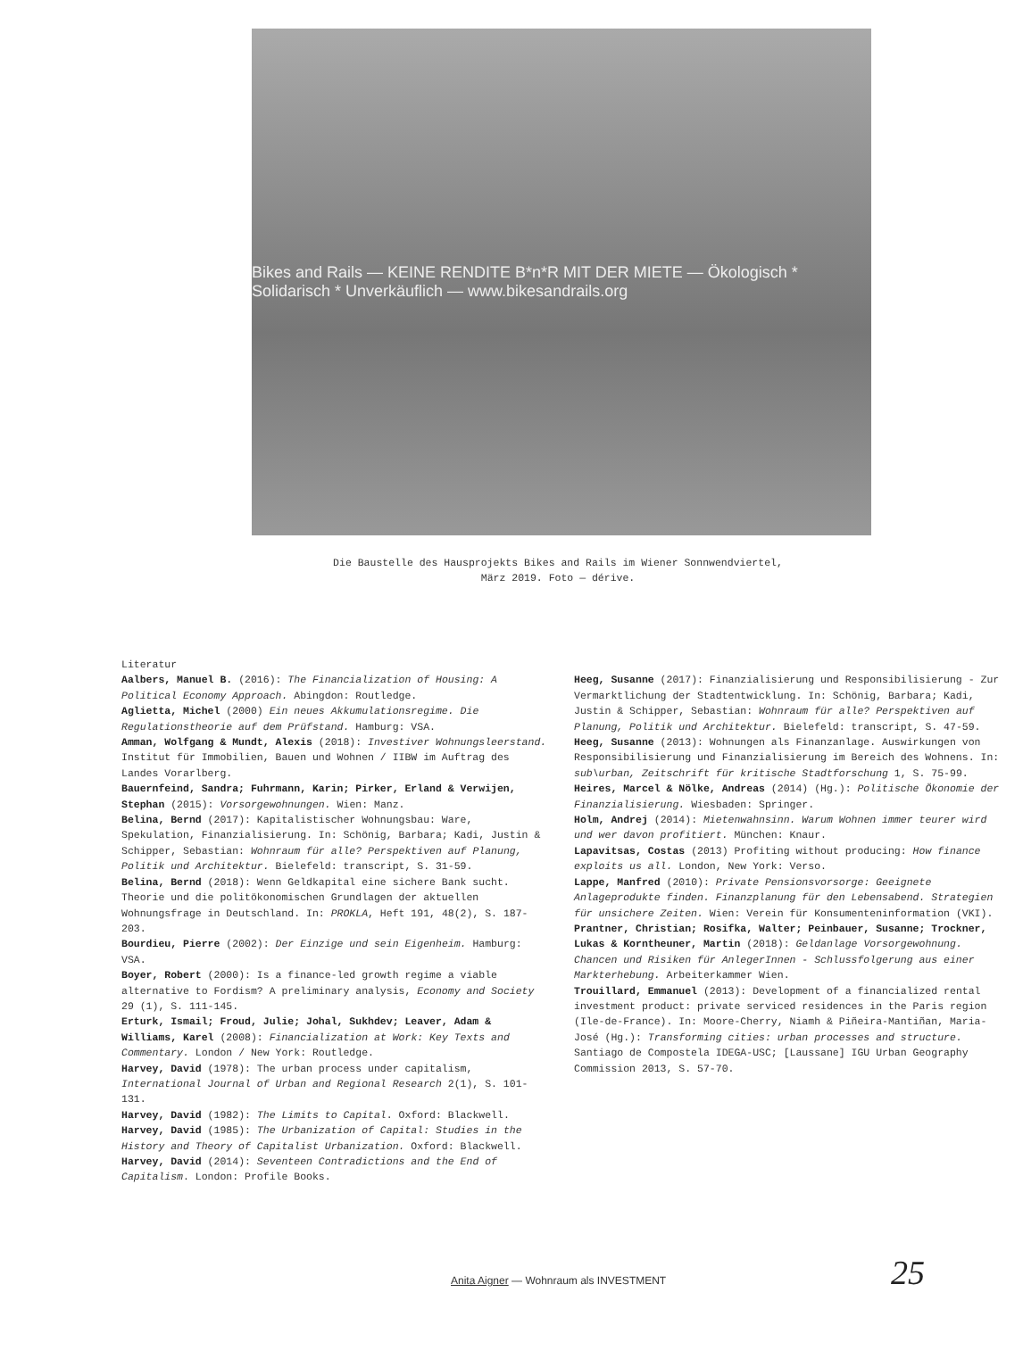Bikes and Rails — KEINE RENDITE B*n*R MIT DER MIETE — Ökologisch * Solidarisch * Unverkäuflich — www.bikesandrails.org
Die Baustelle des Hausprojekts Bikes and Rails im Wiener Sonnwendviertel,
März 2019. Foto — dérive.
Literatur
Aalbers, Manuel B. (2016): The Financialization of Housing: A Political Economy Approach. Abingdon: Routledge.
Aglietta, Michel (2000) Ein neues Akkumulationsregime. Die Regulationstheorie auf dem Prüfstand. Hamburg: VSA.
Amman, Wolfgang & Mundt, Alexis (2018): Investiver Wohnungsleerstand. Institut für Immobilien, Bauen und Wohnen / IIBW im Auftrag des Landes Vorarlberg.
Bauernfeind, Sandra; Fuhrmann, Karin; Pirker, Erland & Verwijen, Stephan (2015): Vorsorgewohnungen. Wien: Manz.
Belina, Bernd (2017): Kapitalistischer Wohnungsbau: Ware, Spekulation, Finanzialisierung. In: Schönig, Barbara; Kadi, Justin & Schipper, Sebastian: Wohnraum für alle? Perspektiven auf Planung, Politik und Architektur. Bielefeld: transcript, S. 31-59.
Belina, Bernd (2018): Wenn Geldkapital eine sichere Bank sucht. Theorie und die politökonomischen Grundlagen der aktuellen Wohnungsfrage in Deutschland. In: PROKLA, Heft 191, 48(2), S. 187-203.
Bourdieu, Pierre (2002): Der Einzige und sein Eigenheim. Hamburg: VSA.
Boyer, Robert (2000): Is a finance-led growth regime a viable alternative to Fordism? A preliminary analysis, Economy and Society 29 (1), S. 111-145.
Erturk, Ismail; Froud, Julie; Johal, Sukhdev; Leaver, Adam & Williams, Karel (2008): Financialization at Work: Key Texts and Commentary. London / New York: Routledge.
Harvey, David (1978): The urban process under capitalism, International Journal of Urban and Regional Research 2(1), S. 101-131.
Harvey, David (1982): The Limits to Capital. Oxford: Blackwell.
Harvey, David (1985): The Urbanization of Capital: Studies in the History and Theory of Capitalist Urbanization. Oxford: Blackwell.
Harvey, David (2014): Seventeen Contradictions and the End of Capitalism. London: Profile Books.
Heeg, Susanne (2017): Finanzialisierung und Responsibilisierung - Zur Vermarktlichung der Stadtentwicklung. In: Schönig, Barbara; Kadi, Justin & Schipper, Sebastian: Wohnraum für alle? Perspektiven auf Planung, Politik und Architektur. Bielefeld: transcript, S. 47-59.
Heeg, Susanne (2013): Wohnungen als Finanzanlage. Auswirkungen von Responsibilisierung und Finanzialisierung im Bereich des Wohnens. In: sub\urban, Zeitschrift für kritische Stadtforschung 1, S. 75-99.
Heires, Marcel & Nölke, Andreas (2014) (Hg.): Politische Ökonomie der Finanzialisierung. Wiesbaden: Springer.
Holm, Andrej (2014): Mietenwahnsinn. Warum Wohnen immer teurer wird und wer davon profitiert. München: Knaur.
Lapavitsas, Costas (2013) Profiting without producing: How finance exploits us all. London, New York: Verso.
Lappe, Manfred (2010): Private Pensionsvorsorge: Geeignete Anlageprodukte finden. Finanzplanung für den Lebensabend. Strategien für unsichere Zeiten. Wien: Verein für Konsumenteninformation (VKI).
Prantner, Christian; Rosifka, Walter; Peinbauer, Susanne; Trockner, Lukas & Korntheuner, Martin (2018): Geldanlage Vorsorgewohnung. Chancen und Risiken für AnlegerInnen - Schlussfolgerung aus einer Markterhebung. Arbeiterkammer Wien.
Trouillard, Emmanuel (2013): Development of a financialized rental investment product: private serviced residences in the Paris region (Ile-de-France). In: Moore-Cherry, Niamh & Piñeira-Mantiñan, Maria-José (Hg.): Transforming cities: urban processes and structure. Santiago de Compostela IDEGA-USC; [Laussane] IGU Urban Geography Commission 2013, S. 57-70.
Anita Aigner — Wohnraum als INVESTMENT
25